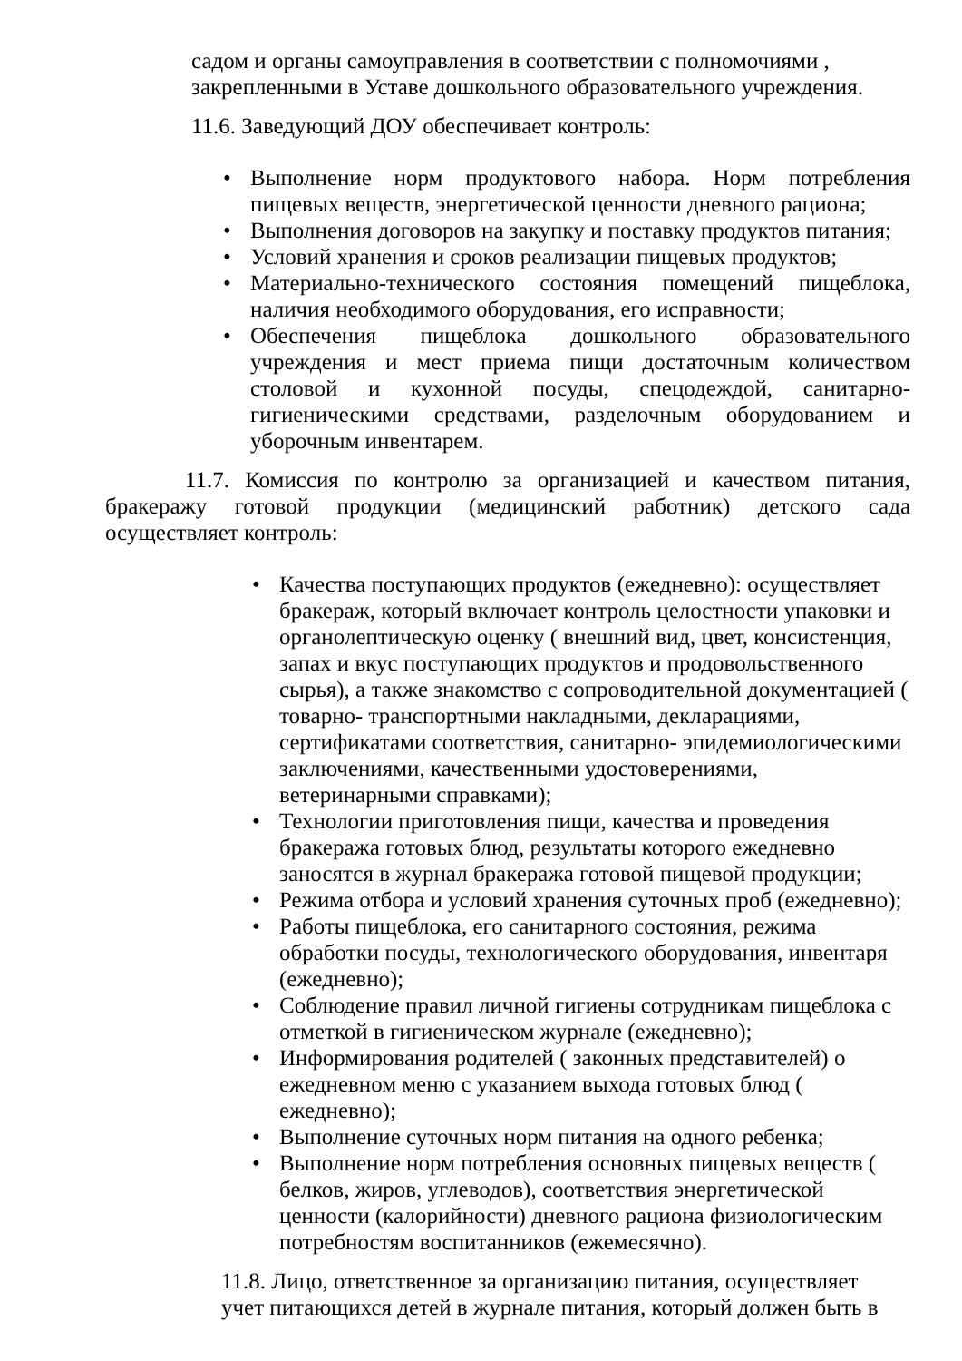садом и органы самоуправления в соответствии с полномочиями , закрепленными в Уставе дошкольного образовательного учреждения.
11.6. Заведующий ДОУ обеспечивает контроль:
• Выполнение норм продуктового набора. Норм потребления пищевых веществ, энергетической ценности дневного рациона;
• Выполнения договоров на закупку и поставку продуктов питания;
• Условий хранения и сроков реализации пищевых продуктов;
• Материально-технического состояния помещений пищеблока, наличия необходимого оборудования, его исправности;
• Обеспечения пищеблока дошкольного образовательного учреждения и мест приема пищи достаточным количеством столовой и кухонной посуды, спецодеждой, санитарно-гигиеническими средствами, разделочным оборудованием и уборочным инвентарем.
11.7. Комиссия по контролю за организацией и качеством питания, бракеражу готовой продукции (медицинский работник) детского сада осуществляет контроль:
• Качества поступающих продуктов (ежедневно): осуществляет бракераж, который включает контроль целостности упаковки и органолептическую оценку ( внешний вид, цвет, консистенция, запах и вкус поступающих продуктов и продовольственного сырья), а также знакомство с сопроводительной документацией ( товарно- транспортными накладными, декларациями, сертификатами соответствия, санитарно- эпидемиологическими заключениями, качественными удостоверениями, ветеринарными справками);
• Технологии приготовления пищи, качества и проведения бракеража готовых блюд, результаты которого ежедневно заносятся в журнал бракеража готовой пищевой продукции;
• Режима отбора и условий хранения суточных проб (ежедневно);
• Работы пищеблока, его санитарного состояния, режима обработки посуды, технологического оборудования, инвентаря (ежедневно);
• Соблюдение правил личной гигиены сотрудникам пищеблока с отметкой в гигиеническом журнале (ежедневно);
• Информирования родителей ( законных представителей) о ежедневном меню с указанием выхода готовых блюд ( ежедневно);
• Выполнение суточных норм питания на одного ребенка;
• Выполнение норм потребления основных пищевых веществ ( белков, жиров, углеводов), соответствия энергетической ценности (калорийности) дневного рациона физиологическим потребностям воспитанников (ежемесячно).
11.8. Лицо, ответственное за организацию питания, осуществляет учет питающихся детей в журнале питания, который должен быть в